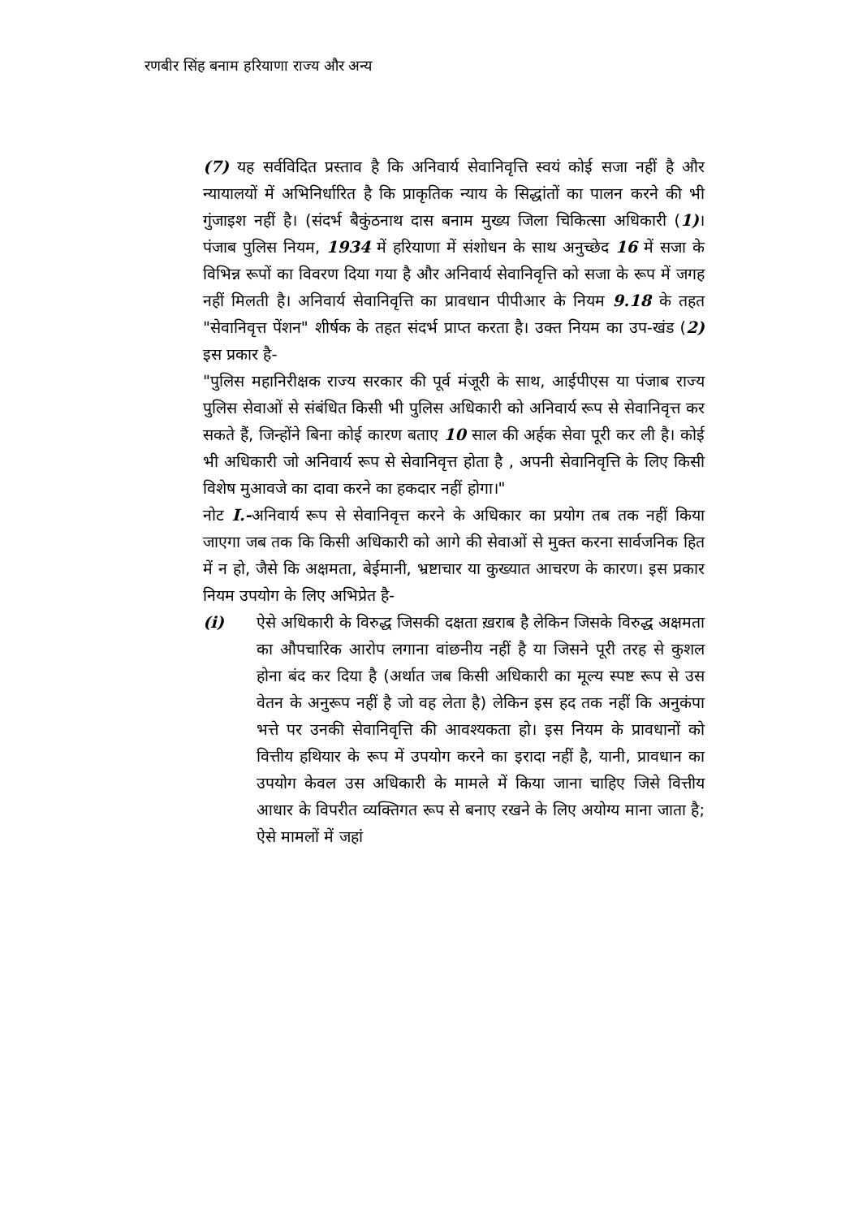रणबीर सिंह बनाम हरियाणा राज्य और अन्य
(7) यह सर्वविदित प्रस्ताव है कि अनिवार्य सेवानिवृत्ति स्वयं कोई सजा नहीं है और न्यायालयों में अभिनिर्धारित है कि प्राकृतिक न्याय के सिद्धांतों का पालन करने की भी गुंजाइश नहीं है। (संदर्भ बैकुंठनाथ दास बनाम मुख्य जिला चिकित्सा अधिकारी (1)। पंजाब पुलिस नियम, 1934 में हरियाणा में संशोधन के साथ अनुच्छेद 16 में सजा के विभिन्न रूपों का विवरण दिया गया है और अनिवार्य सेवानिवृत्ति को सजा के रूप में जगह नहीं मिलती है। अनिवार्य सेवानिवृत्ति का प्रावधान पीपीआर के नियम 9.18 के तहत "सेवानिवृत्त पेंशन" शीर्षक के तहत संदर्भ प्राप्त करता है। उक्त नियम का उप-खंड (2) इस प्रकार है-
"पुलिस महानिरीक्षक राज्य सरकार की पूर्व मंजूरी के साथ, आईपीएस या पंजाब राज्य पुलिस सेवाओं से संबंधित किसी भी पुलिस अधिकारी को अनिवार्य रूप से सेवानिवृत्त कर सकते हैं, जिन्होंने बिना कोई कारण बताए 10 साल की अर्हक सेवा पूरी कर ली है। कोई भी अधिकारी जो अनिवार्य रूप से सेवानिवृत्त होता है , अपनी सेवानिवृत्ति के लिए किसी विशेष मुआवजे का दावा करने का हकदार नहीं होगा।"
नोट I.-अनिवार्य रूप से सेवानिवृत्त करने के अधिकार का प्रयोग तब तक नहीं किया जाएगा जब तक कि किसी अधिकारी को आगे की सेवाओं से मुक्त करना सार्वजनिक हित में न हो, जैसे कि अक्षमता, बेईमानी, भ्रष्टाचार या कुख्यात आचरण के कारण। इस प्रकार नियम उपयोग के लिए अभिप्रेत है-
(i) ऐसे अधिकारी के विरुद्ध जिसकी दक्षता ख़राब है लेकिन जिसके विरुद्ध अक्षमता का औपचारिक आरोप लगाना वांछनीय नहीं है या जिसने पूरी तरह से कुशल होना बंद कर दिया है (अर्थात जब किसी अधिकारी का मूल्य स्पष्ट रूप से उस वेतन के अनुरूप नहीं है जो वह लेता है) लेकिन इस हद तक नहीं कि अनुकंपा भत्ते पर उनकी सेवानिवृत्ति की आवश्यकता हो। इस नियम के प्रावधानों को वित्तीय हथियार के रूप में उपयोग करने का इरादा नहीं है, यानी, प्रावधान का उपयोग केवल उस अधिकारी के मामले में किया जाना चाहिए जिसे वित्तीय आधार के विपरीत व्यक्तिगत रूप से बनाए रखने के लिए अयोग्य माना जाता है; ऐसे मामलों में जहां